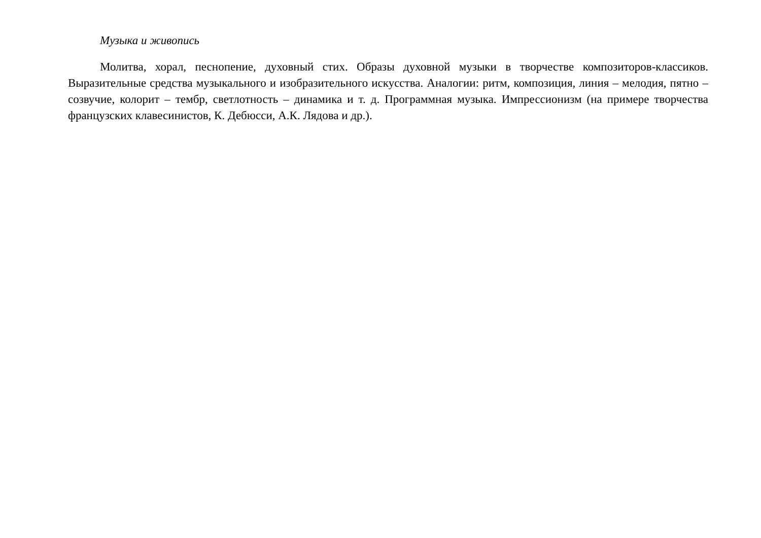Музыка и живопись
Молитва, хорал, песнопение, духовный стих. Образы духовной музыки в творчестве композиторов-классиков. Выразительные средства музыкального и изобразительного искусства. Аналогии: ритм, композиция, линия – мелодия, пятно – созвучие, колорит – тембр, светлотность – динамика и т. д. Программная музыка. Импрессионизм (на примере творчества французских клавесинистов, К. Дебюсси, А.К. Лядова и др.).